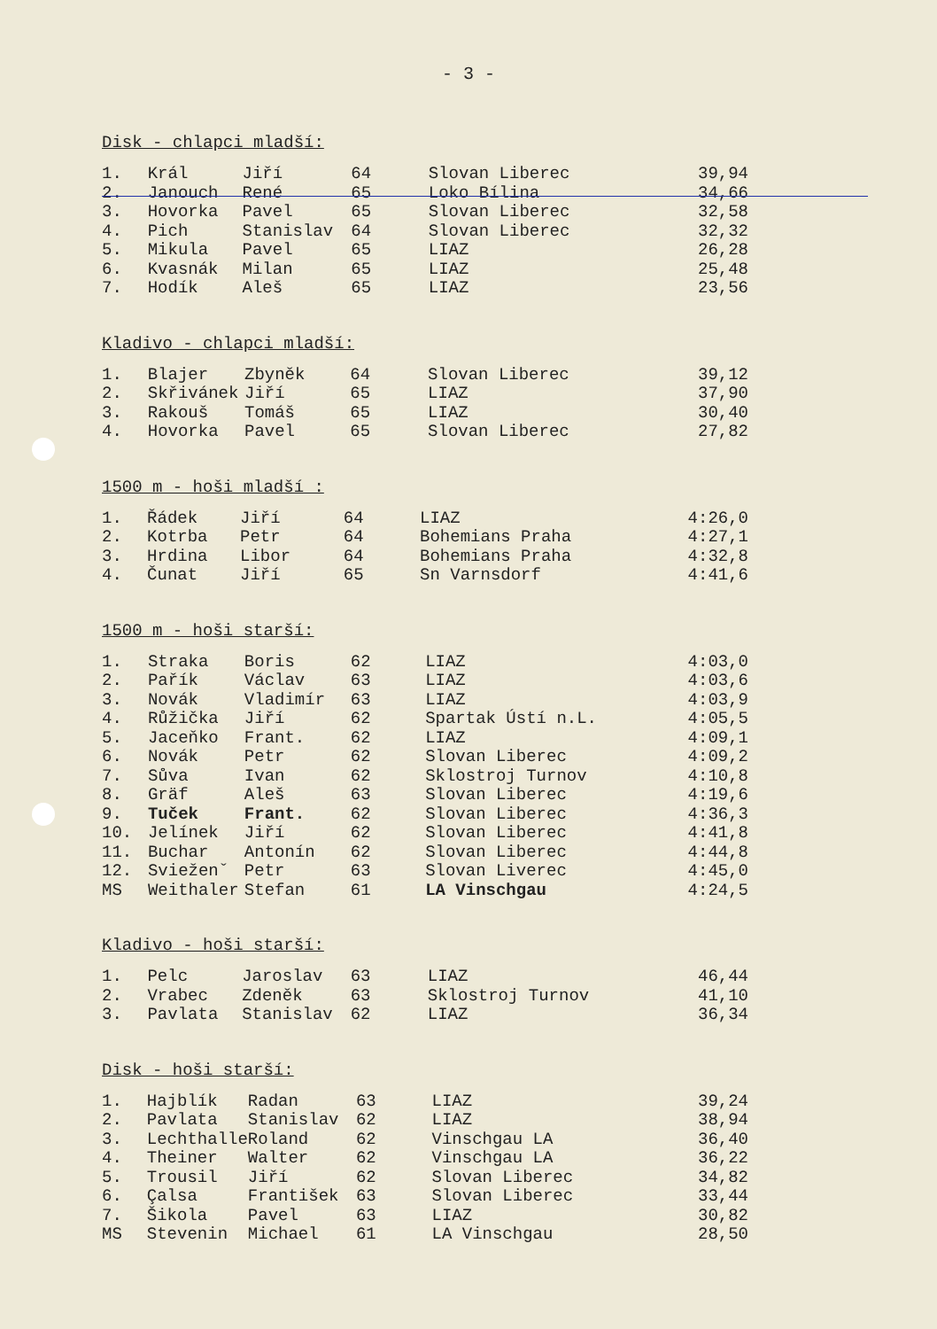- 3 -
Disk - chlapci mladší:
| 1. | Král | Jiří | 64 | Slovan Liberec | 39,94 |
| 2. | Janouch | René | 65 | Loko Bílina | 34,66 |
| 3. | Hovorka | Pavel | 65 | Slovan Liberec | 32,58 |
| 4. | Pich | Stanislav | 64 | Slovan Liberec | 32,32 |
| 5. | Mikula | Pavel | 65 | LIAZ | 26,28 |
| 6. | Kvasnák | Milan | 65 | LIAZ | 25,48 |
| 7. | Hodík | Aleš | 65 | LIAZ | 23,56 |
Kladivo - chlapci mladší:
| 1. | Blajer | Zbyněk | 64 | Slovan Liberec | 39,12 |
| 2. | Skřivánek | Jiří | 65 | LIAZ | 37,90 |
| 3. | Rakouš | Tomáš | 65 | LIAZ | 30,40 |
| 4. | Hovorka | Pavel | 65 | Slovan Liberec | 27,82 |
1500 m - hoši mladší :
| 1. | Řádek | Jiří | 64 | LIAZ | 4:26,0 |
| 2. | Kotrba | Petr | 64 | Bohemians Praha | 4:27,1 |
| 3. | Hrdina | Libor | 64 | Bohemians Praha | 4:32,8 |
| 4. | Čunat | Jiří | 65 | Sn Varnsdorf | 4:41,6 |
1500 m - hoši starší:
| 1. | Straka | Boris | 62 | LIAZ | 4:03,0 |
| 2. | Pařík | Václav | 63 | LIAZ | 4:03,6 |
| 3. | Novák | Vladimír | 63 | LIAZ | 4:03,9 |
| 4. | Růžička | Jiří | 62 | Spartak Ústí n.L. | 4:05,5 |
| 5. | Jaceňko | Frant. | 62 | LIAZ | 4:09,1 |
| 6. | Novák | Petr | 62 | Slovan Liberec | 4:09,2 |
| 7. | Sůva | Ivan | 62 | Sklostroj Turnov | 4:10,8 |
| 8. | Gräf | Aleš | 63 | Slovan Liberec | 4:19,6 |
| 9. | Tuček | Frant. | 62 | Slovan Liberec | 4:36,3 |
| 10. | Jelínek | Jiří | 62 | Slovan Liberec | 4:41,8 |
| 11. | Buchar | Antonín | 62 | Slovan Liberec | 4:44,8 |
| 12. | Svieženˇ | Petr | 63 | Slovan Liverec | 4:45,0 |
| MS | Weithaler | Stefan | 61 | LA Vinschgau | 4:24,5 |
Kladivo - hoši starší:
| 1. | Pelc | Jaroslav | 63 | LIAZ | 46,44 |
| 2. | Vrabec | Zdeněk | 63 | Sklostroj Turnov | 41,10 |
| 3. | Pavlata | Stanislav | 62 | LIAZ | 36,34 |
Disk - hoši starší:
| 1. | Hajblík | Radan | 63 | LIAZ | 39,24 |
| 2. | Pavlata | Stanislav | 62 | LIAZ | 38,94 |
| 3. | Lechthalle | Roland | 62 | Vinschgau LA | 36,40 |
| 4. | Theiner | Walter | 62 | Vinschgau LA | 36,22 |
| 5. | Trousil | Jiří | 62 | Slovan Liberec | 34,82 |
| 6. | Çalsa | František | 63 | Slovan Liberec | 33,44 |
| 7. | Šikola | Pavel | 63 | LIAZ | 30,82 |
| MS | Stevenin | Michael | 61 | LA Vinschgau | 28,50 |